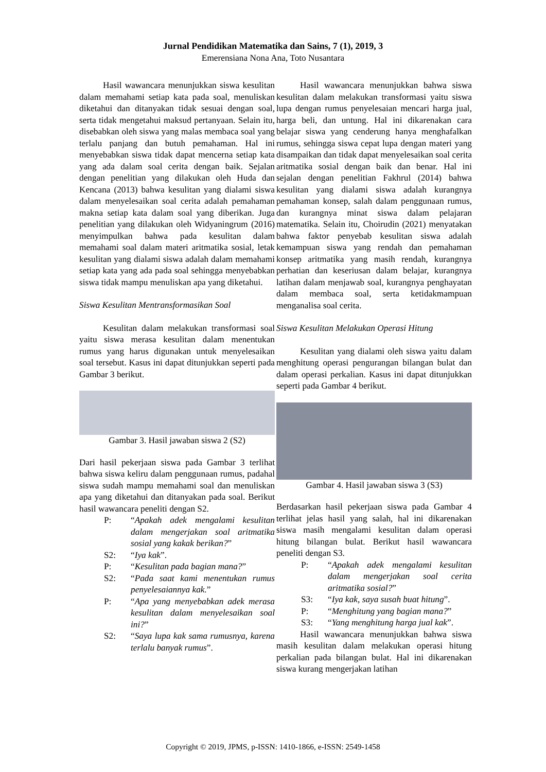Jurnal Pendidikan Matematika dan Sains, 7 (1), 2019, 3
Emerensiana Nona Ana, Toto Nusantara
Hasil wawancara menunjukkan siswa kesulitan dalam memahami setiap kata pada soal, menuliskan diketahui dan ditanyakan tidak sesuai dengan soal, serta tidak mengetahui maksud pertanyaan. Selain itu, disebabkan oleh siswa yang malas membaca soal yang terlalu panjang dan butuh pemahaman. Hal ini menyebabkan siswa tidak dapat mencerna setiap kata yang ada dalam soal cerita dengan baik. Sejalan dengan penelitian yang dilakukan oleh Huda dan Kencana (2013) bahwa kesulitan yang dialami siswa dalam menyelesaikan soal cerita adalah pemahaman makna setiap kata dalam soal yang diberikan. Juga penelitian yang dilakukan oleh Widyaningrum (2016) menyimpulkan bahwa pada kesulitan dalam memahami soal dalam materi aritmatika sosial, letak kesulitan yang dialami siswa adalah dalam memahami setiap kata yang ada pada soal sehingga menyebabkan siswa tidak mampu menuliskan apa yang diketahui.
Siswa Kesulitan Mentransformasikan Soal
Kesulitan dalam melakukan transformasi soal yaitu siswa merasa kesulitan dalam menentukan rumus yang harus digunakan untuk menyelesaikan soal tersebut. Kasus ini dapat ditunjukkan seperti pada Gambar 3 berikut.
Gambar 3. Hasil jawaban siswa 2 (S2)
Dari hasil pekerjaan siswa pada Gambar 3 terlihat bahwa siswa keliru dalam penggunaan rumus, padahal siswa sudah mampu memahami soal dan menuliskan apa yang diketahui dan ditanyakan pada soal. Berikut hasil wawancara peneliti dengan S2.
P: “Apakah adek mengalami kesulitan dalam mengerjakan soal aritmatika sosial yang kakak berikan?”
S2: “Iya kak”.
P: “Kesulitan pada bagian mana?”
S2: “Pada saat kami menentukan rumus penyelesaiannya kak.”
P: “Apa yang menyebabkan adek merasa kesulitan dalam menyelesaikan soal ini?”
S2: “Saya lupa kak sama rumusnya, karena terlalu banyak rumus”.
Hasil wawancara menunjukkan bahwa siswa kesulitan dalam melakukan transformasi yaitu siswa lupa dengan rumus penyelesaian mencari harga jual, harga beli, dan untung. Hal ini dikarenakan cara belajar siswa yang cenderung hanya menghafalkan rumus, sehingga siswa cepat lupa dengan materi yang disampaikan dan tidak dapat menyelesaikan soal cerita aritmatika sosial dengan baik dan benar. Hal ini sejalan dengan penelitian Fakhrul (2014) bahwa kesulitan yang dialami siswa adalah kurangnya pemahaman konsep, salah dalam penggunaan rumus, dan kurangnya minat siswa dalam pelajaran matematika. Selain itu, Choirudin (2021) menyatakan bahwa faktor penyebab kesulitan siswa adalah kemampuan siswa yang rendah dan pemahaman konsep aritmatika yang masih rendah, kurangnya perhatian dan keseriusan dalam belajar, kurangnya latihan dalam menjawab soal, kurangnya penghayatan dalam membaca soal, serta ketidakmampuan menganalisa soal cerita.
Siswa Kesulitan Melakukan Operasi Hitung
Kesulitan yang dialami oleh siswa yaitu dalam menghitung operasi pengurangan bilangan bulat dan dalam operasi perkalian. Kasus ini dapat ditunjukkan seperti pada Gambar 4 berikut.
Gambar 4. Hasil jawaban siswa 3 (S3)
Berdasarkan hasil pekerjaan siswa pada Gambar 4 terlihat jelas hasil yang salah, hal ini dikarenakan siswa masih mengalami kesulitan dalam operasi hitung bilangan bulat. Berikut hasil wawancara peneliti dengan S3.
P: “Apakah adek mengalami kesulitan dalam mengerjakan soal cerita aritmatika sosial?”
S3: “Iya kak, saya susah buat hitung”.
P: “Menghitung yang bagian mana?”
S3: “Yang menghitung harga jual kak”.
Hasil wawancara menunjukkan bahwa siswa masih kesulitan dalam melakukan operasi hitung perkalian pada bilangan bulat. Hal ini dikarenakan siswa kurang mengerjakan latihan
Copyright © 2019, JPMS, p-ISSN: 1410-1866, e-ISSN: 2549-1458